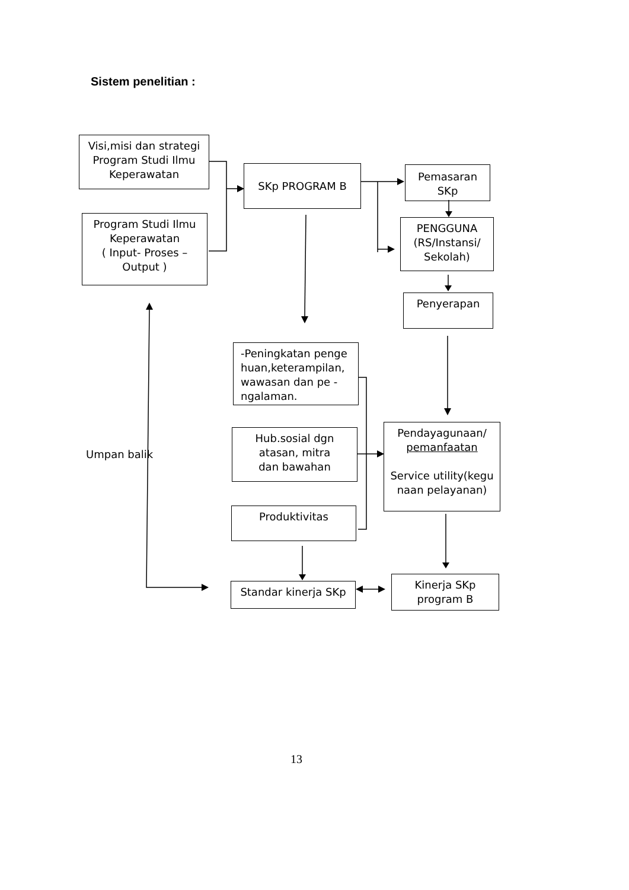Sistem penelitian :
Visi,misi dan strategi
Program Studi Ilmu
Keperawatan
Program Studi Ilmu
Keperawatan
( Input- Proses –
Output )
SKp PROGRAM B
Pemasaran
SKp
PENGGUNA
(RS/Instansi/
Sekolah)
Penyerapan
-Peningkatan penge
huan,keterampilan,
wawasan dan pe -
ngalaman.
Hub.sosial dgn
atasan, mitra
dan bawahan
Produktivitas
Pendayagunaan/
pemanfaatan
Service utility(kegu
naan pelayanan)
Standar kinerja SKp
Kinerja SKp
program B
Umpan balik
13